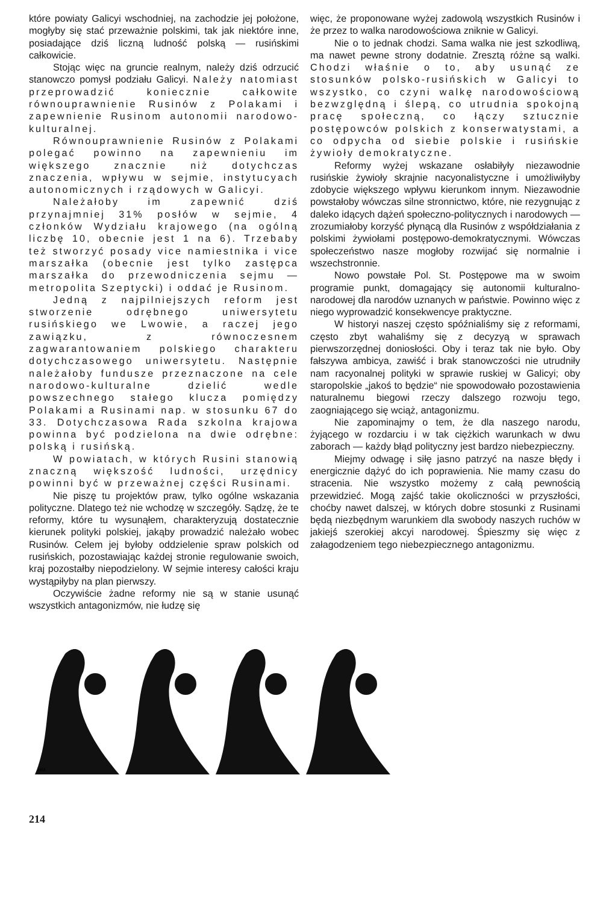które powiaty Galicyi wschodniej, na zachodzie jej położone, mogłyby się stać przeważnie polskimi, tak jak niektóre inne, posiadające dziś liczną ludność polską — rusińskimi całkowicie.
Stojąc więc na gruncie realnym, należy dziś odrzucić stanowczo pomysł podziału Galicyi. Należy natomiast przeprowadzić koniecznie całkowite równouprawnienie Rusinów z Polakami i zapewnienie Rusinom autonomii narodowo-kulturalnej.
Równouprawnienie Rusinów z Polakami polegać powinno na zapewnieniu im większego znacznie niż dotychczas znaczenia, wpływu w sejmie, instytucyach autonomicznych i rządowych w Galicyi.
Należałoby im zapewnić dziś przynajmniej 31% posłów w sejmie, 4 członków Wydziału krajowego (na ogólną liczbę 10, obecnie jest 1 na 6). Trzebaby też stworzyć posady vice namiestnika i vice marszałka (obecnie jest tylko zastępca marszałka do przewodniczenia sejmu — metropolita Szeptycki) i oddać je Rusinom.
Jedną z najpilniejszych reform jest stworzenie odrębnego uniwersytetu rusińskiego we Lwowie, a raczej jego zawiązku, z równoczesnem zagwarantowaniem polskiego charakteru dotychczasowego uniwersytetu. Następnie należałoby fundusze przeznaczone na cele narodowo-kulturalne dzielić wedle powszechnego stałego klucza pomiędzy Polakami a Rusinami nap. w stosunku 67 do 33. Dotychczasowa Rada szkolna krajowa powinna być podzielona na dwie odrębne: polską i rusińską.
W powiatach, w których Rusini stanowią znaczną większość ludności, urzędnicy powinni być w przeważnej części Rusinami.
Nie piszę tu projektów praw, tylko ogólne wskazania polityczne. Dlatego też nie wchodzę w szczegóły. Sądzę, że te reformy, które tu wysunąłem, charakteryzują dostatecznie kierunek polityki polskiej, jakąby prowadzić należało wobec Rusinów. Celem jej byłoby oddzielenie spraw polskich od rusińskich, pozostawiając każdej stronie regulowanie swoich, kraj pozostałby niepodzielony. W sejmie interesy całości kraju wystąpiłyby na plan pierwszy.
Oczywiście żadne reformy nie są w stanie usunąć wszystkich antagonizmów, nie łudzę się
więc, że proponowane wyżej zadowolą wszystkich Rusinów i że przez to walka narodowościowa zniknie w Galicyi.
Nie o to jednak chodzi. Sama walka nie jest szkodliwą, ma nawet pewne strony dodatnie. Zresztą różne są walki. Chodzi właśnie o to, aby usunąć ze stosunków polsko-rusińskich w Galicyi to wszystko, co czyni walkę narodowościową bezwzględną i ślepą, co utrudnia spokojną pracę społeczną, co łączy sztucznie postępowców polskich z konserwatystami, a co odpycha od siebie polskie i rusińskie żywioły demokratyczne.
Reformy wyżej wskazane osłabiłyły niezawodnie rusińskie żywioły skrajnie nacyonalistyczne i umożliwiłyby zdobycie większego wpływu kierunkom innym. Niezawodnie powstałoby wówczas silne stronnictwo, które, nie rezygnując z daleko idących dążeń społeczno-politycznych i narodowych — zrozumiałoby korzyść płynącą dla Rusinów z współdziałania z polskimi żywiołami postępowo-demokratycznymi. Wówczas społeczeństwo nasze mogłoby rozwijać się normalnie i wszechstronnie.
Nowo powstałe Pol. St. Postępowe ma w swoim programie punkt, domagający się autonomii kulturalno-narodowej dla narodów uznanych w państwie. Powinno więc z niego wyprowadzić konsekwencye praktyczne.
W historyi naszej często spóźnialiśmy się z reformami, często zbyt wahaliśmy się z decyzyą w sprawach pierwszorzędnej doniosłości. Oby i teraz tak nie było. Oby fałszywa ambicya, zawiść i brak stanowczości nie utrudniły nam racyonalnej polityki w sprawie ruskiej w Galicyi; oby staropolskie „jakoś to będzie“ nie spowodowało pozostawienia naturalnemu biegowi rzeczy dalszego rozwoju tego, zaogniającego się wciąż, antagonizmu.
Nie zapominajmy o tem, że dla naszego narodu, żyjącego w rozdarciu i w tak ciężkich warunkach w dwu zaborach — każdy błąd polityczny jest bardzo niebezpieczny.
Miejmy odwagę i siłę jasno patrzyć na nasze błędy i energicznie dążyć do ich poprawienia. Nie mamy czasu do stracenia. Nie wszystko możemy z całą pewnością przewidzieć. Mogą zajść takie okoliczności w przyszłości, choćby nawet dalszej, w których dobre stosunki z Rusinami będą niezbędnym warunkiem dla swobody naszych ruchów w jakiejś szerokiej akcyi narodowej. Śpieszmy się więc z załagodzeniem tego niebezpiecznego antagonizmu.
HM.
214